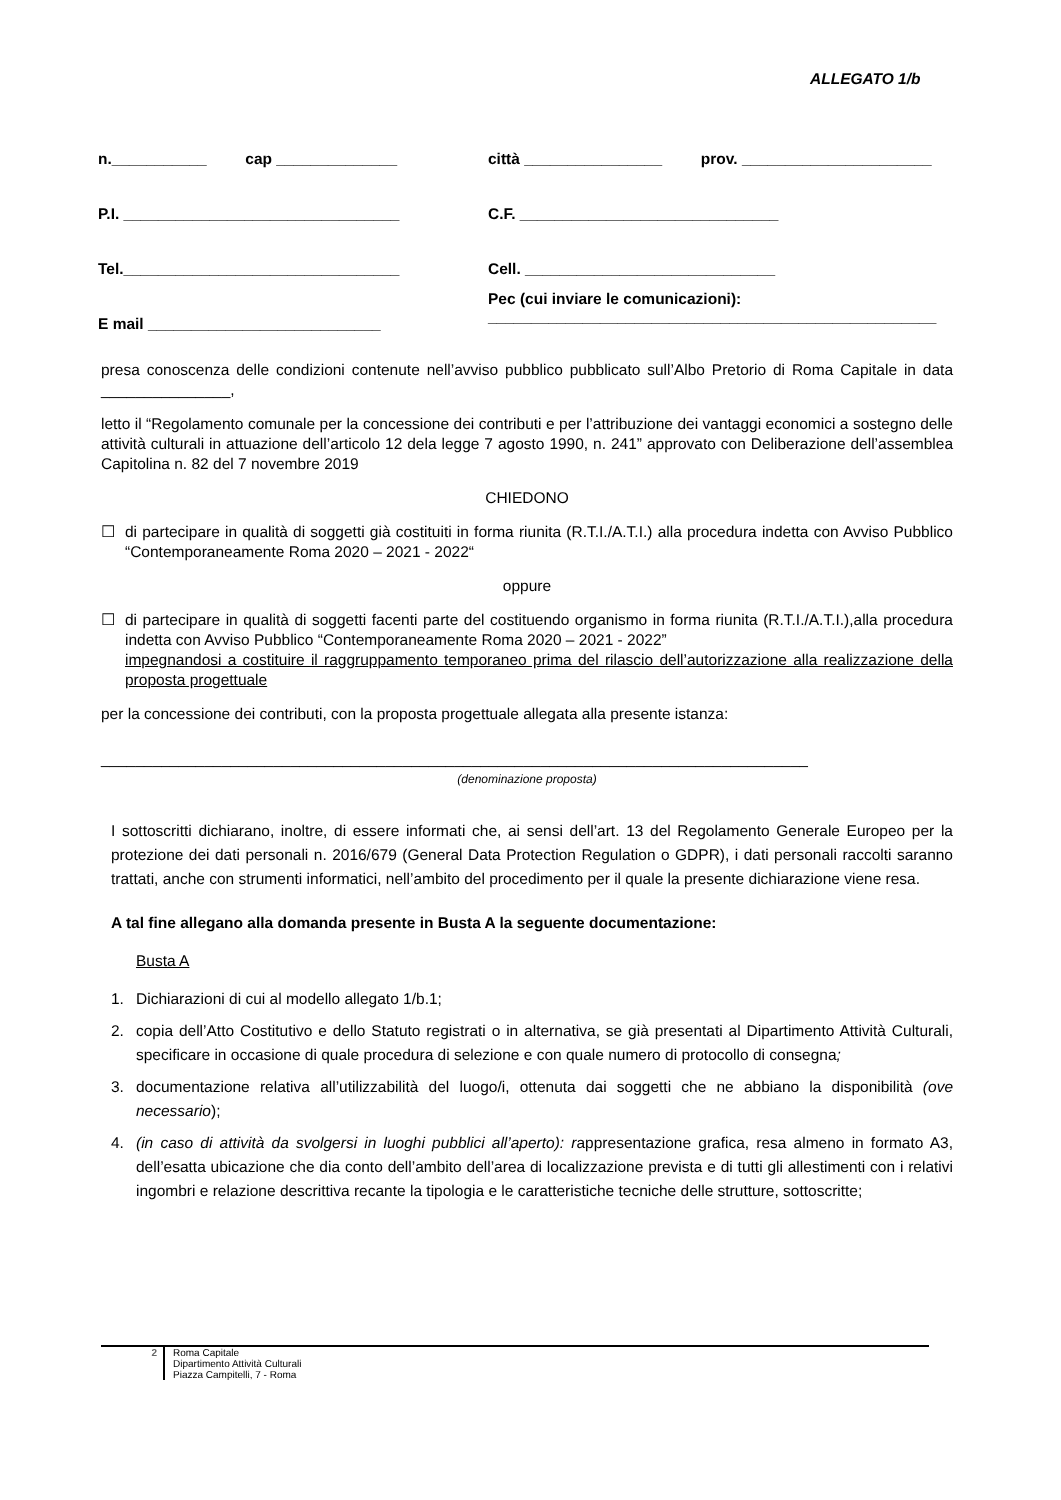ALLEGATO 1/b
n.___________ cap ______________ città ________________ prov. ______________________
P.I. ________________________________ C.F. ______________________________
Tel.________________________________ Cell. _____________________________
E mail ___________________________
Pec (cui inviare le comunicazioni):
____________________________________________________
presa conoscenza delle condizioni contenute nell’avviso pubblico pubblicato sull’Albo Pretorio di Roma Capitale in data _______________,
letto il “Regolamento comunale per la concessione dei contributi e per l’attribuzione dei vantaggi economici a sostegno delle attività culturali in attuazione dell’articolo 12 dela legge 7 agosto 1990, n. 241” approvato con Deliberazione dell’assemblea Capitolina n. 82 del 7 novembre 2019
CHIEDONO
☐ di partecipare in qualità di soggetti già costituiti in forma riunita (R.T.I./A.T.I.) alla procedura indetta con Avviso Pubblico “Contemporaneamente Roma 2020 – 2021 - 2022“
oppure
☐ di partecipare in qualità di soggetti facenti parte del costituendo organismo in forma riunita (R.T.I./A.T.I.),alla procedura indetta con Avviso Pubblico “Contemporaneamente Roma 2020 – 2021 - 2022”
impegnandosi a costituire il raggruppamento temporaneo prima del rilascio dell’autorizzazione alla realizzazione della proposta progettuale
per la concessione dei contributi, con la proposta progettuale allegata alla presente istanza:
__________________________________________________________________________________
(denominazione proposta)
I sottoscritti dichiarano, inoltre, di essere informati che, ai sensi dell’art. 13 del Regolamento Generale Europeo per la protezione dei dati personali n. 2016/679 (General Data Protection Regulation o GDPR), i dati personali raccolti saranno trattati, anche con strumenti informatici, nell’ambito del procedimento per il quale la presente dichiarazione viene resa.
A tal fine allegano alla domanda presente in Busta A la seguente documentazione:
Busta A
1. Dichiarazioni di cui al modello allegato 1/b.1;
2. copia dell’Atto Costitutivo e dello Statuto registrati o in alternativa, se già presentati al Dipartimento Attività Culturali, specificare in occasione di quale procedura di selezione e con quale numero di protocollo di consegna;
3. documentazione relativa all’utilizzabilità del luogo/i, ottenuta dai soggetti che ne abbiano la disponibilità (ove necessario);
4. (in caso di attività da svolgersi in luoghi pubblici all’aperto): rappresentazione grafica, resa almeno in formato A3, dell’esatta ubicazione che dia conto dell’ambito dell’area di localizzazione prevista e di tutti gli allestimenti con i relativi ingombri e relazione descrittiva recante la tipologia e le caratteristiche tecniche delle strutture, sottoscritte;
2 Roma Capitale
Dipartimento Attività Culturali
Piazza Campitelli, 7 - Roma